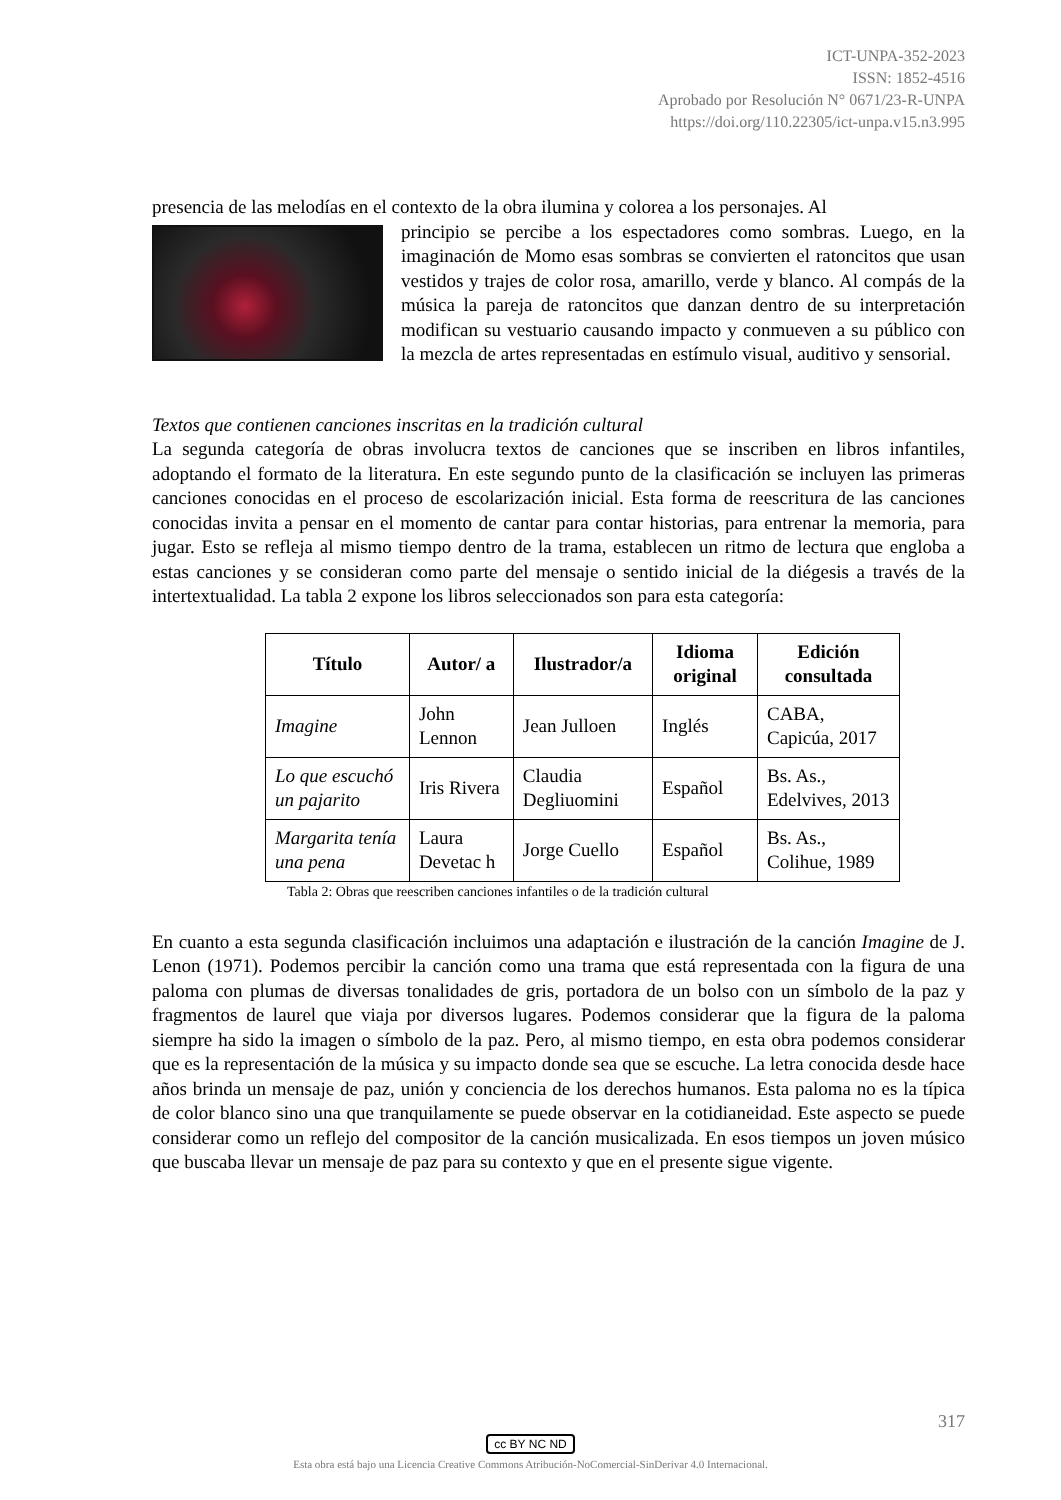ICT-UNPA-352-2023
ISSN: 1852-4516
Aprobado por Resolución N° 0671/23-R-UNPA
https://doi.org/110.22305/ict-unpa.v15.n3.995
presencia de las melodías en el contexto de la obra ilumina y colorea a los personajes. Al
principio se percibe a los espectadores como sombras. Luego, en la imaginación de Momo esas sombras se convierten el ratoncitos que usan vestidos y trajes de color rosa, amarillo, verde y blanco. Al compás de la música la pareja de ratoncitos que danzan dentro de su interpretación modifican su vestuario causando impacto y conmueven a su público con la mezcla de artes representadas en estímulo visual, auditivo y sensorial.
Textos que contienen canciones inscritas en la tradición cultural
La segunda categoría de obras involucra textos de canciones que se inscriben en libros infantiles, adoptando el formato de la literatura. En este segundo punto de la clasificación se incluyen las primeras canciones conocidas en el proceso de escolarización inicial. Esta forma de reescritura de las canciones conocidas invita a pensar en el momento de cantar para contar historias, para entrenar la memoria, para jugar. Esto se refleja al mismo tiempo dentro de la trama, establecen un ritmo de lectura que engloba a estas canciones y se consideran como parte del mensaje o sentido inicial de la diégesis a través de la intertextualidad. La tabla 2 expone los libros seleccionados son para esta categoría:
| Título | Autor/ a | Ilustrador/a | Idioma original | Edición consultada |
| --- | --- | --- | --- | --- |
| Imagine | John Lennon | Jean Julloen | Inglés | CABA, Capicúa, 2017 |
| Lo que escuchó un pajarito | Iris Rivera | Claudia Degliuomini | Español | Bs. As., Edelvives, 2013 |
| Margarita tenía una pena | Laura Devetac h | Jorge Cuello | Español | Bs. As., Colihue, 1989 |
Tabla 2: Obras que reescriben canciones infantiles o de la tradición cultural
En cuanto a esta segunda clasificación incluimos una adaptación e ilustración de la canción Imagine de J. Lenon (1971). Podemos percibir la canción como una trama que está representada con la figura de una paloma con plumas de diversas tonalidades de gris, portadora de un bolso con un símbolo de la paz y fragmentos de laurel que viaja por diversos lugares. Podemos considerar que la figura de la paloma siempre ha sido la imagen o símbolo de la paz. Pero, al mismo tiempo, en esta obra podemos considerar que es la representación de la música y su impacto donde sea que se escuche. La letra conocida desde hace años brinda un mensaje de paz, unión y conciencia de los derechos humanos. Esta paloma no es la típica de color blanco sino una que tranquilamente se puede observar en la cotidianeidad. Este aspecto se puede considerar como un reflejo del compositor de la canción musicalizada. En esos tiempos un joven músico que buscaba llevar un mensaje de paz para su contexto y que en el presente sigue vigente.
317
cc BY NC ND
Esta obra está bajo una Licencia Creative Commons Atribución-NoComercial-SinDerivar 4.0 Internacional.